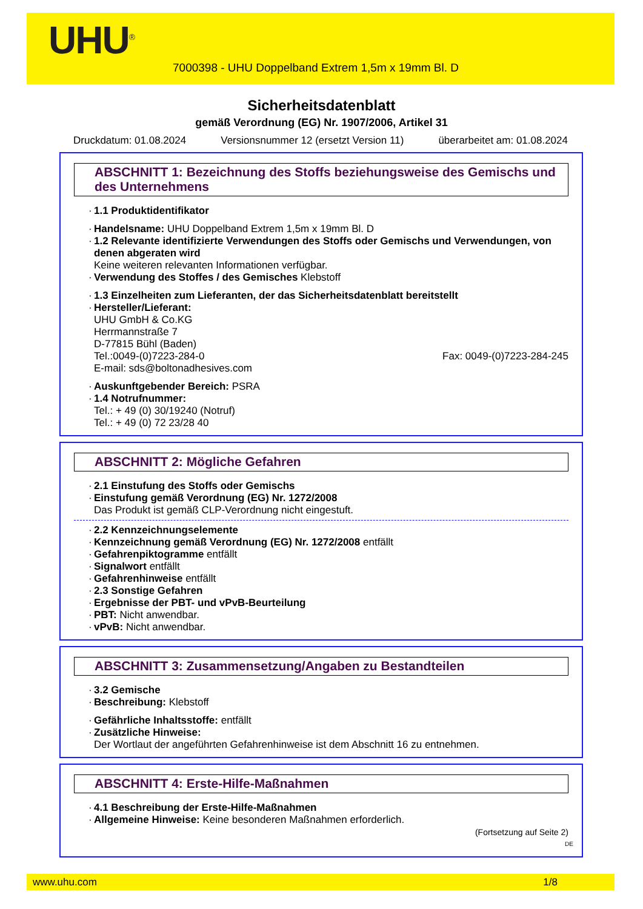UHU<sup>®</sup>
7000398 - UHU Doppelband Extrem 1,5m x 19mm Bl. D
Sicherheitsdatenblatt
gemäß Verordnung (EG) Nr. 1907/2006, Artikel 31
Druckdatum: 01.08.2024 Versionsnummer 12 (ersetzt Version 11) überarbeitet am: 01.08.2024
ABSCHNITT 1: Bezeichnung des Stoffs beziehungsweise des Gemischs und des Unternehmens
1.1 Produktidentifikator
Handelsname: UHU Doppelband Extrem 1,5m x 19mm Bl. D
1.2 Relevante identifizierte Verwendungen des Stoffs oder Gemischs und Verwendungen, von denen abgeraten wird
Keine weiteren relevanten Informationen verfügbar.
Verwendung des Stoffes / des Gemisches Klebstoff
1.3 Einzelheiten zum Lieferanten, der das Sicherheitsdatenblatt bereitstellt
Hersteller/Lieferant:
UHU GmbH & Co.KG
Herrmannstraße 7
D-77815 Bühl (Baden)
Tel.:0049-(0)7223-284-0 Fax: 0049-(0)7223-284-245
E-mail: sds@boltonadhesives.com
Auskunftgebender Bereich: PSRA
1.4 Notrufnummer:
Tel.: + 49 (0) 30/19240 (Notruf)
Tel.: + 49 (0) 72 23/28 40
ABSCHNITT 2: Mögliche Gefahren
2.1 Einstufung des Stoffs oder Gemischs
Einstufung gemäß Verordnung (EG) Nr. 1272/2008
Das Produkt ist gemäß CLP-Verordnung nicht eingestuft.
2.2 Kennzeichnungselemente
Kennzeichnung gemäß Verordnung (EG) Nr. 1272/2008 entfällt
Gefahrenpiktogramme entfällt
Signalwort entfällt
Gefahrenhinweise entfällt
2.3 Sonstige Gefahren
Ergebnisse der PBT- und vPvB-Beurteilung
PBT: Nicht anwendbar.
vPvB: Nicht anwendbar.
ABSCHNITT 3: Zusammensetzung/Angaben zu Bestandteilen
3.2 Gemische
Beschreibung: Klebstoff
Gefährliche Inhaltsstoffe: entfällt
Zusätzliche Hinweise:
Der Wortlaut der angeführten Gefahrenhinweise ist dem Abschnitt 16 zu entnehmen.
ABSCHNITT 4: Erste-Hilfe-Maßnahmen
4.1 Beschreibung der Erste-Hilfe-Maßnahmen
Allgemeine Hinweise: Keine besonderen Maßnahmen erforderlich.
(Fortsetzung auf Seite 2)
DE
www.uhu.com 1/8